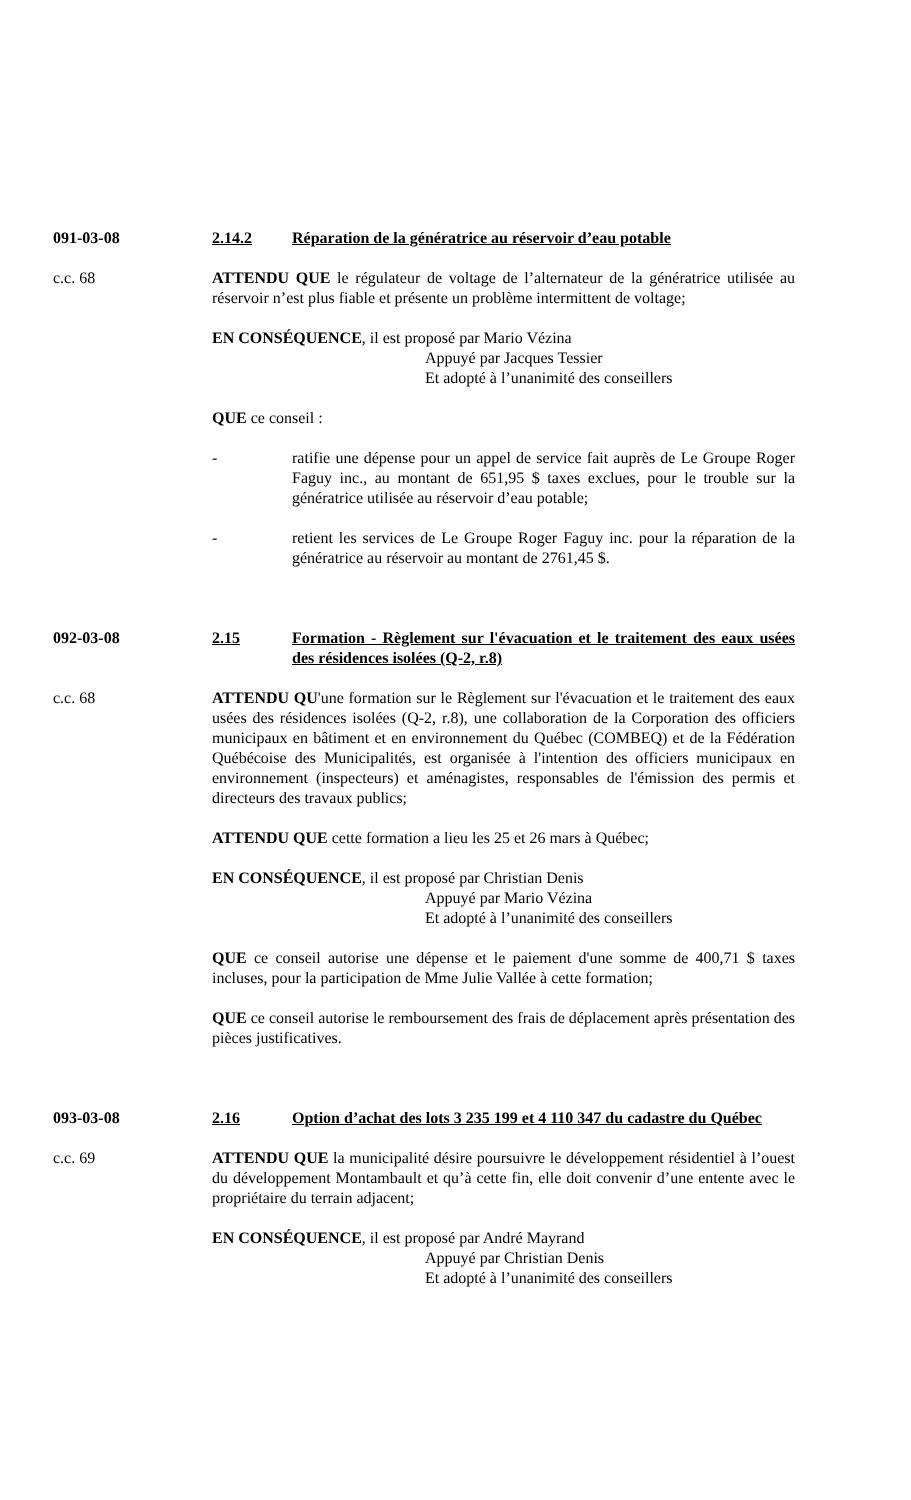091-03-08 2.14.2 Réparation de la génératrice au réservoir d’eau potable
c.c. 68 ATTENDU QUE le régulateur de voltage de l’alternateur de la génératrice utilisée au réservoir n’est plus fiable et présente un problème intermittent de voltage;
EN CONSÉQUENCE, il est proposé par Mario Vézina
Appuyé par Jacques Tessier
Et adopté à l’unanimité des conseillers
QUE ce conseil :
- ratifie une dépense pour un appel de service fait auprès de Le Groupe Roger Faguy inc., au montant de 651,95 $ taxes exclues, pour le trouble sur la génératrice utilisée au réservoir d’eau potable;
- retient les services de Le Groupe Roger Faguy inc. pour la réparation de la génératrice au réservoir au montant de 2761,45 $.
092-03-08 2.15 Formation - Règlement sur l'évacuation et le traitement des eaux usées des résidences isolées (Q-2, r.8)
c.c. 68 ATTENDU QU'une formation sur le Règlement sur l'évacuation et le traitement des eaux usées des résidences isolées (Q-2, r.8), une collaboration de la Corporation des officiers municipaux en bâtiment et en environnement du Québec (COMBEQ) et de la Fédération Québécoise des Municipalités, est organisée à l'intention des officiers municipaux en environnement (inspecteurs) et aménagistes, responsables de l'émission des permis et directeurs des travaux publics;
ATTENDU QUE cette formation a lieu les 25 et 26 mars à Québec;
EN CONSÉQUENCE, il est proposé par Christian Denis
Appuyé par Mario Vézina
Et adopté à l’unanimité des conseillers
QUE ce conseil autorise une dépense et le paiement d'une somme de 400,71 $ taxes incluses, pour la participation de Mme Julie Vallée à cette formation;
QUE ce conseil autorise le remboursement des frais de déplacement après présentation des pièces justificatives.
093-03-08 2.16 Option d’achat des lots 3 235 199 et 4 110 347 du cadastre du Québec
c.c. 69 ATTENDU QUE la municipalité désire poursuivre le développement résidentiel à l’ouest du développement Montambault et qu’à cette fin, elle doit convenir d’une entente avec le propriétaire du terrain adjacent;
EN CONSÉQUENCE, il est proposé par André Mayrand
Appuyé par Christian Denis
Et adopté à l’unanimité des conseillers